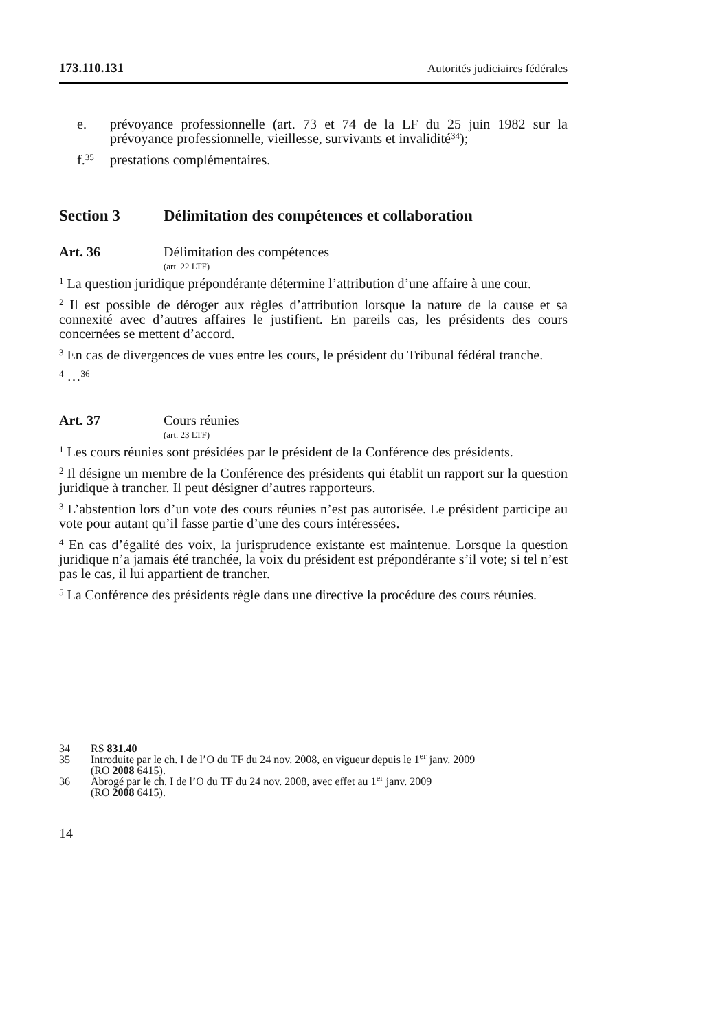173.110.131 Autorités judiciaires fédérales
e. prévoyance professionnelle (art. 73 et 74 de la LF du 25 juin 1982 sur la prévoyance professionnelle, vieillesse, survivants et invalidité<sup>34</sup>);
f.<sup>35</sup> prestations complémentaires.
Section 3 Délimitation des compétences et collaboration
Art. 36 Délimitation des compétences
(art. 22 LTF)
<sup>1</sup> La question juridique prépondérante détermine l’attribution d’une affaire à une cour.
<sup>2</sup> Il est possible de déroger aux règles d’attribution lorsque la nature de la cause et sa connexité avec d’autres affaires le justifient. En pareils cas, les présidents des cours concernées se mettent d’accord.
<sup>3</sup> En cas de divergences de vues entre les cours, le président du Tribunal fédéral tranche.
<sup>4</sup> …<sup>36</sup>
Art. 37 Cours réunies
(art. 23 LTF)
<sup>1</sup> Les cours réunies sont présidées par le président de la Conférence des présidents.
<sup>2</sup> Il désigne un membre de la Conférence des présidents qui établit un rapport sur la question juridique à trancher. Il peut désigner d’autres rapporteurs.
<sup>3</sup> L’abstention lors d’un vote des cours réunies n’est pas autorisée. Le président participe au vote pour autant qu’il fasse partie d’une des cours intéressées.
<sup>4</sup> En cas d’égalité des voix, la jurisprudence existante est maintenue. Lorsque la question juridique n’a jamais été tranchée, la voix du président est prépondérante s’il vote; si tel n’est pas le cas, il lui appartient de trancher.
<sup>5</sup> La Conférence des présidents règle dans une directive la procédure des cours réunies.
34 RS 831.40
35 Introduite par le ch. I de l’O du TF du 24 nov. 2008, en vigueur depuis le 1<sup>er</sup> janv. 2009
(RO 2008 6415).
36 Abrogé par le ch. I de l’O du TF du 24 nov. 2008, avec effet au 1<sup>er</sup> janv. 2009
(RO 2008 6415).
14